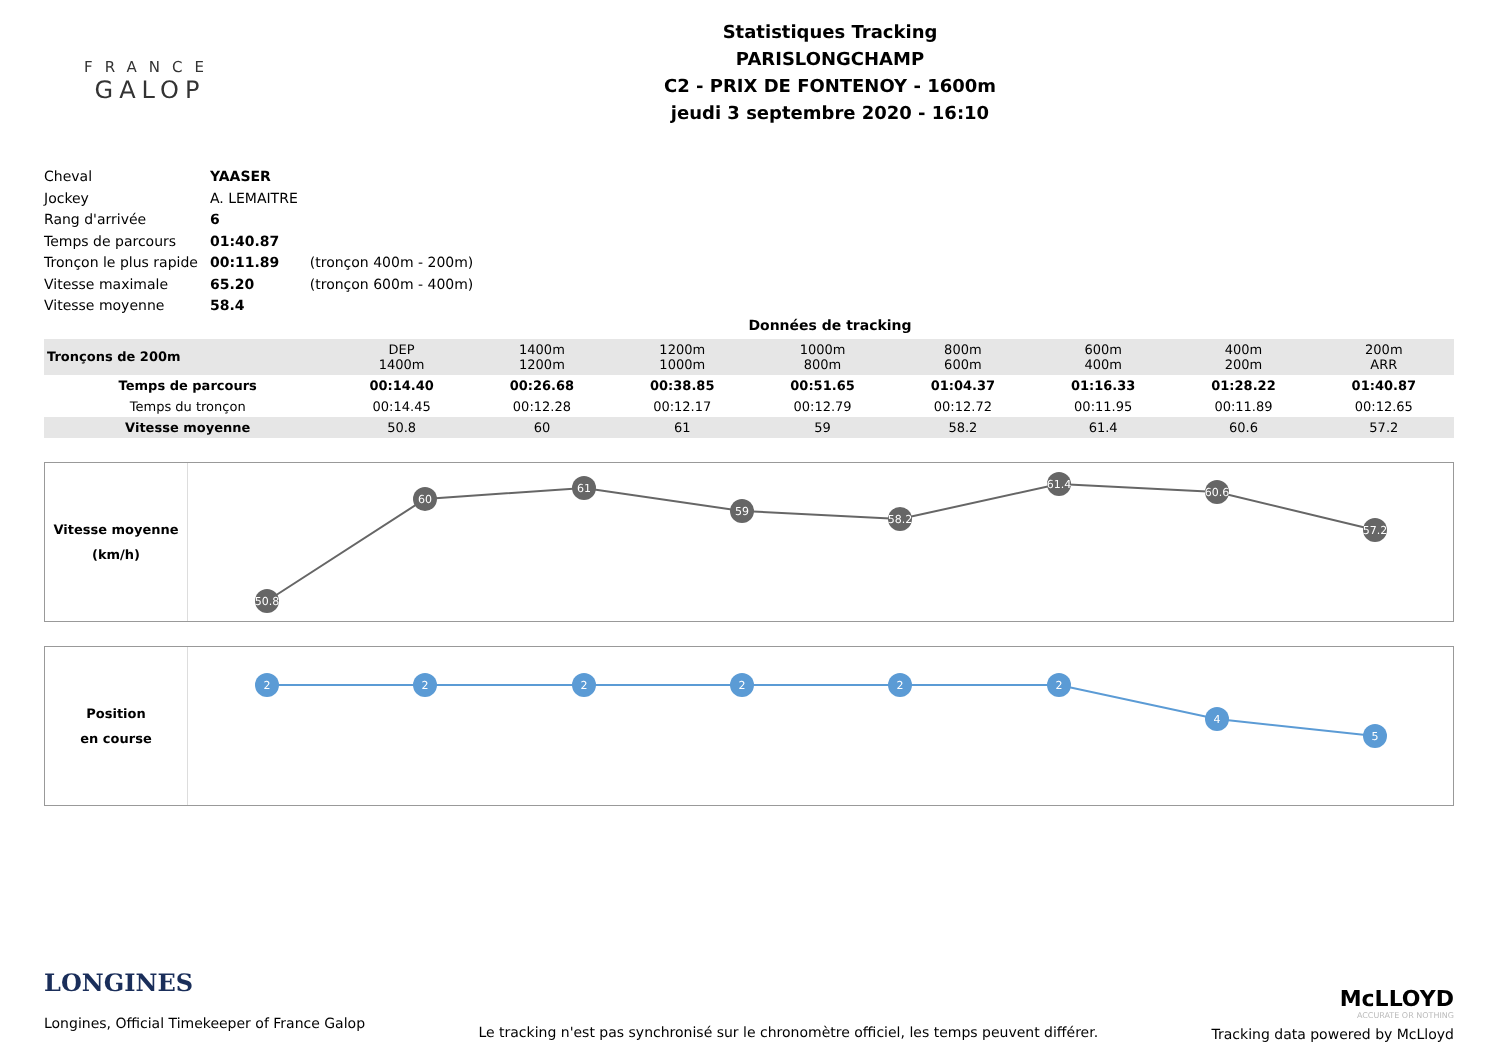FRANCE
GALOP
Statistiques Tracking
PARISLONGCHAMP
C2 - PRIX DE FONTENOY - 1600m
jeudi 3 septembre 2020 - 16:10
| Cheval | YAASER | |
| Jockey | A. LEMAITRE | |
| Rang d'arrivée | 6 | |
| Temps de parcours | 01:40.87 | |
| Tronçon le plus rapide | 00:11.89 | (tronçon 400m - 200m) |
| Vitesse maximale | 65.20 | (tronçon 600m - 400m) |
| Vitesse moyenne | 58.4 | |
Données de tracking
| Tronçons de 200m | DEP 1400m | 1400m 1200m | 1200m 1000m | 1000m 800m | 800m 600m | 600m 400m | 400m 200m | 200m ARR |
| Temps de parcours | 00:14.40 | 00:26.68 | 00:38.85 | 00:51.65 | 01:04.37 | 01:16.33 | 01:28.22 | 01:40.87 |
| Temps du tronçon | 00:14.45 | 00:12.28 | 00:12.17 | 00:12.79 | 00:12.72 | 00:11.95 | 00:11.89 | 00:12.65 |
| Vitesse moyenne | 50.8 | 60 | 61 | 59 | 58.2 | 61.4 | 60.6 | 57.2 |
Vitesse moyenne
(km/h)
50.8
60
61
59
58.2
61.4
60.6
57.2
Position
en course
2
2
2
2
2
2
4
5
LONGINES
Longines, Official Timekeeper of France Galop
Le tracking n'est pas synchronisé sur le chronomètre officiel, les temps peuvent différer.
McLLOYD
ACCURATE OR NOTHING
Tracking data powered by McLloyd